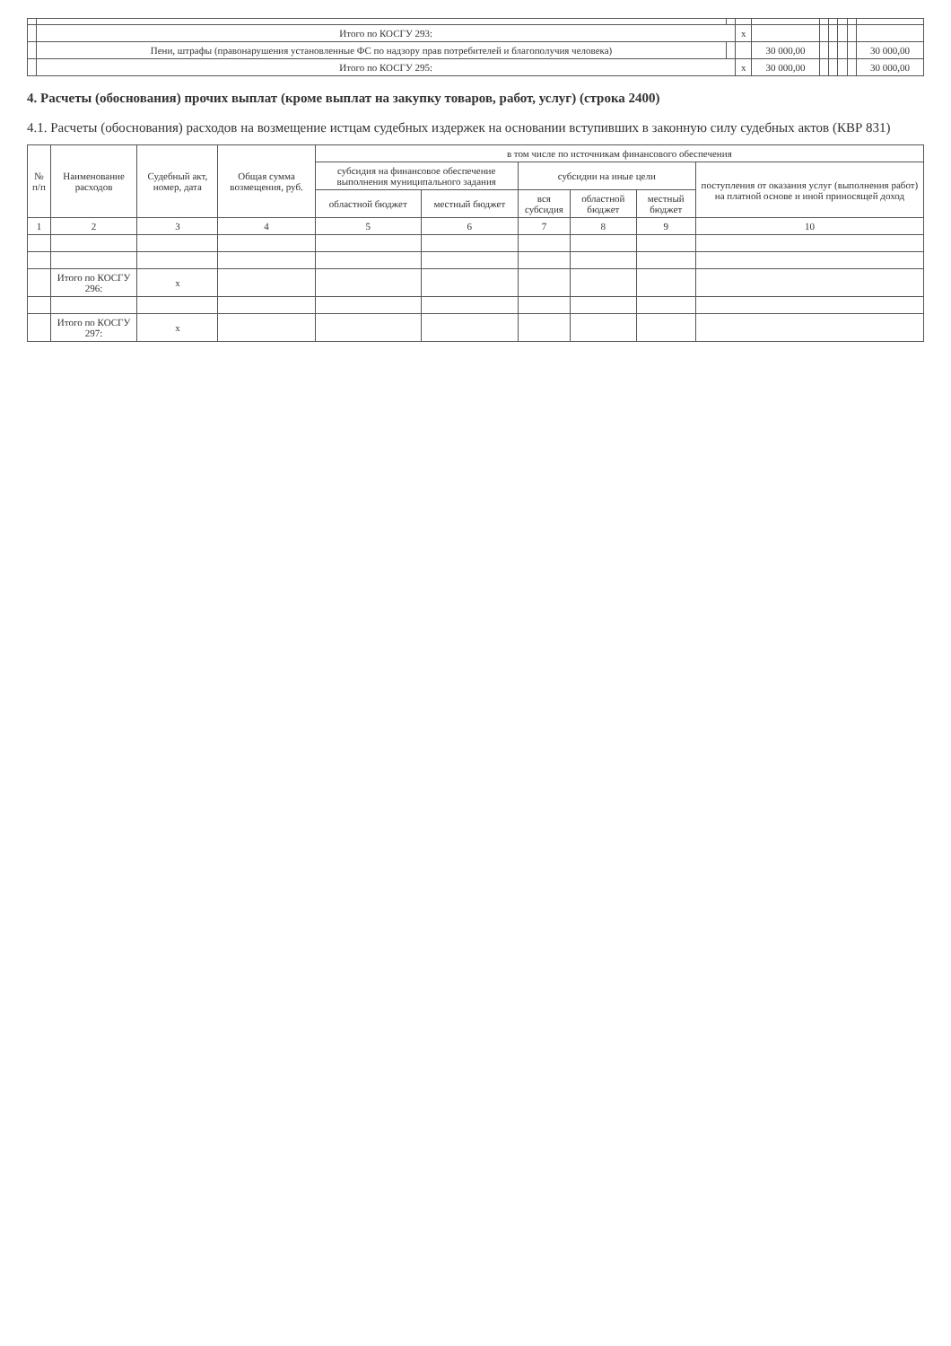| | Итого по КОСГУ 293: | | x | | | | | | |
| | Пени, штрафы (правонарушения установленные ФС по надзору прав потребителей и благополучия человека) | | | 30 000,00 | | | | | 30 000,00 |
| | Итого по КОСГУ 295: | | x | 30 000,00 | | | | | 30 000,00 |
4. Расчеты (обоснования) прочих выплат (кроме выплат на закупку товаров, работ, услуг) (строка 2400)
4.1. Расчеты (обоснования) расходов на возмещение истцам судебных издержек на основании вступивших в законную силу судебных актов (КВР 831)
| № п/п | Наименование расходов | Судебный акт, номер, дата | Общая сумма возмещения, руб. | в том числе по источникам финансового обеспечения | | | | | |
| --- | --- | --- | --- | --- | --- | --- | --- | --- | --- |
| | | | | субсидия на финансовое обеспечение выполнения муниципального задания | | субсидии на иные цели | | | поступления от оказания услуг (выполнения работ) на платной основе и иной приносящей доход |
| | | | | областной бюджет | местный бюджет | вся субсидия | областной бюджет | местный бюджет | |
| 1 | 2 | 3 | 4 | 5 | 6 | 7 | 8 | 9 | 10 |
| | Итого по КОСГУ 296: | x | | | | | | | |
| | Итого по КОСГУ 297: | x | | | | | | | |